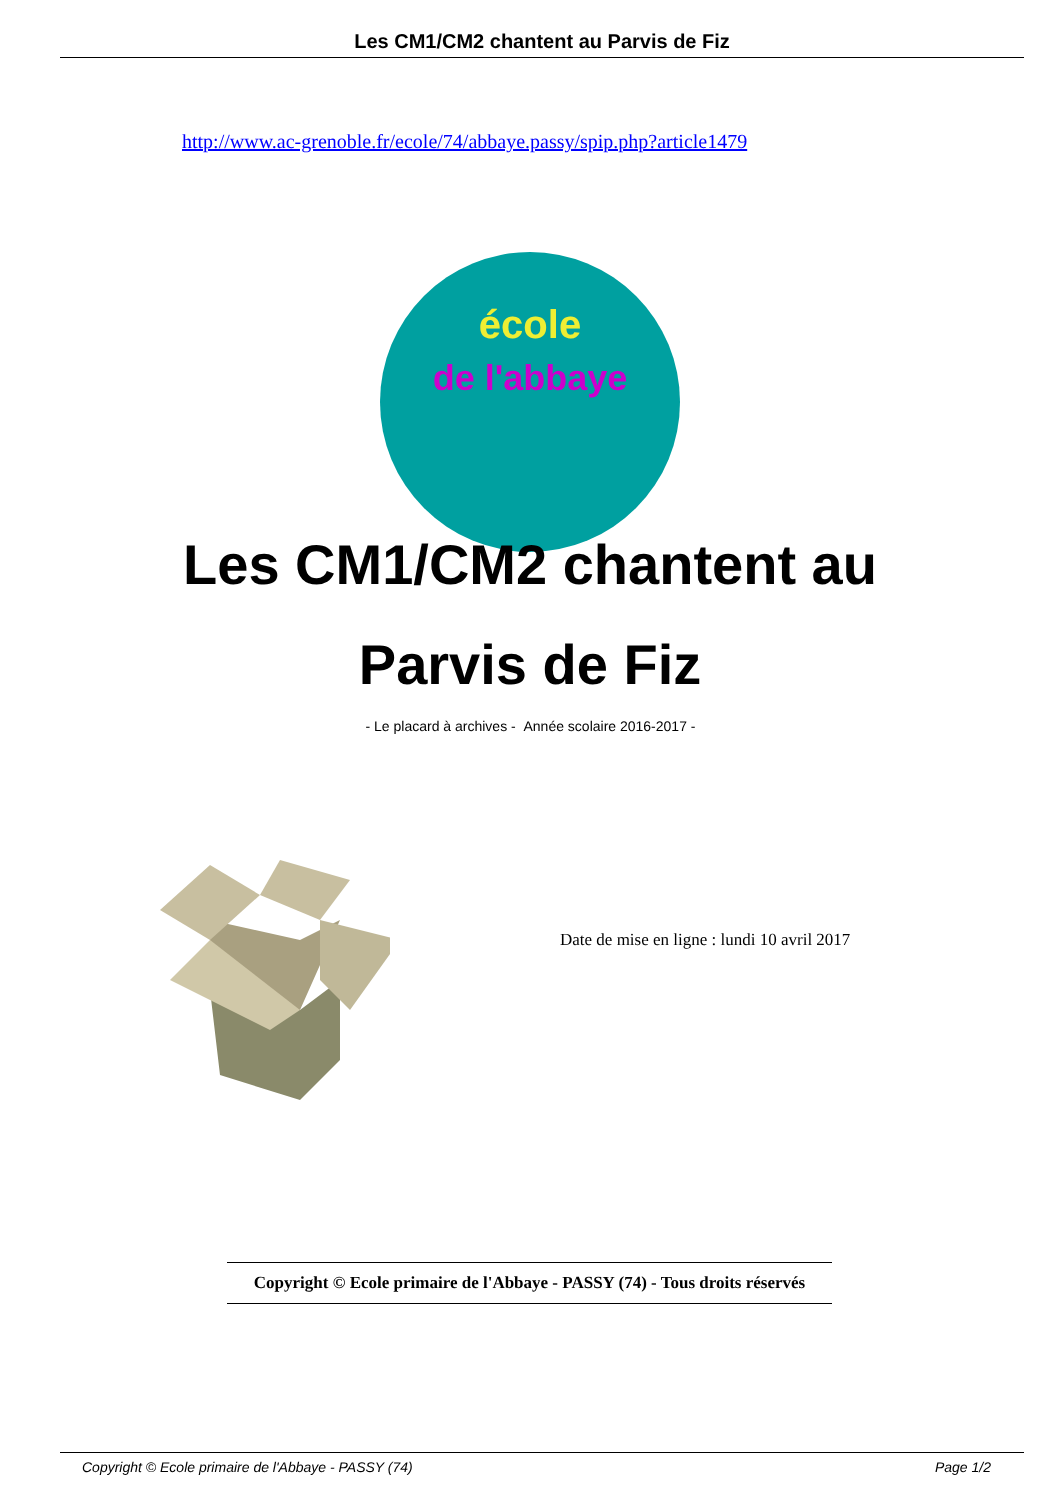Les CM1/CM2 chantent au Parvis de Fiz
http://www.ac-grenoble.fr/ecole/74/abbaye.passy/spip.php?article1479
école
de l'abbaye
Les CM1/CM2 chantent au Parvis de Fiz
- Le placard à archives - Année scolaire 2016-2017 -
Date de mise en ligne : lundi 10 avril 2017
Copyright © Ecole primaire de l'Abbaye - PASSY (74) - Tous droits réservés
Copyright © Ecole primaire de l'Abbaye - PASSY (74)
Page 1/2